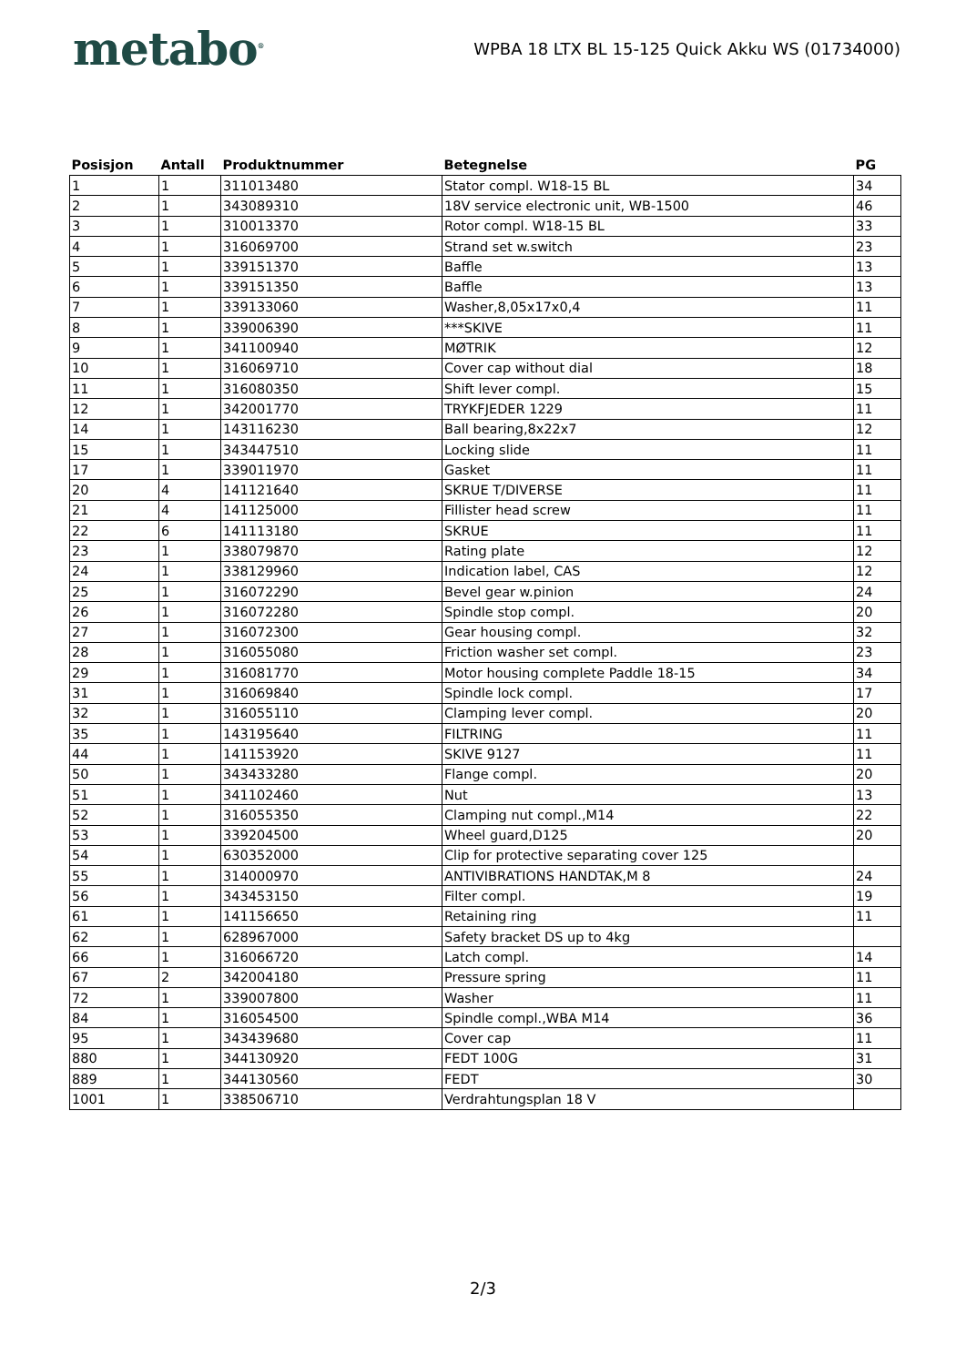metabo<sup>®</sup>
WPBA 18 LTX BL 15-125 Quick Akku WS (01734000)
| Posisjon | Antall | Produktnummer | Betegnelse | PG |
| --- | --- | --- | --- | --- |
| 1 | 1 | 311013480 | Stator compl. W18-15 BL | 34 |
| 2 | 1 | 343089310 | 18V service electronic unit, WB-1500 | 46 |
| 3 | 1 | 310013370 | Rotor compl. W18-15 BL | 33 |
| 4 | 1 | 316069700 | Strand set w.switch | 23 |
| 5 | 1 | 339151370 | Baffle | 13 |
| 6 | 1 | 339151350 | Baffle | 13 |
| 7 | 1 | 339133060 | Washer,8,05x17x0,4 | 11 |
| 8 | 1 | 339006390 | ***SKIVE | 11 |
| 9 | 1 | 341100940 | MØTRIK | 12 |
| 10 | 1 | 316069710 | Cover cap without dial | 18 |
| 11 | 1 | 316080350 | Shift lever compl. | 15 |
| 12 | 1 | 342001770 | TRYKFJEDER 1229 | 11 |
| 14 | 1 | 143116230 | Ball bearing,8x22x7 | 12 |
| 15 | 1 | 343447510 | Locking slide | 11 |
| 17 | 1 | 339011970 | Gasket | 11 |
| 20 | 4 | 141121640 | SKRUE T/DIVERSE | 11 |
| 21 | 4 | 141125000 | Fillister head screw | 11 |
| 22 | 6 | 141113180 | SKRUE | 11 |
| 23 | 1 | 338079870 | Rating plate | 12 |
| 24 | 1 | 338129960 | Indication label, CAS | 12 |
| 25 | 1 | 316072290 | Bevel gear w.pinion | 24 |
| 26 | 1 | 316072280 | Spindle stop compl. | 20 |
| 27 | 1 | 316072300 | Gear housing compl. | 32 |
| 28 | 1 | 316055080 | Friction washer set compl. | 23 |
| 29 | 1 | 316081770 | Motor housing complete Paddle 18-15 | 34 |
| 31 | 1 | 316069840 | Spindle lock compl. | 17 |
| 32 | 1 | 316055110 | Clamping lever compl. | 20 |
| 35 | 1 | 143195640 | FILTRING | 11 |
| 44 | 1 | 141153920 | SKIVE 9127 | 11 |
| 50 | 1 | 343433280 | Flange compl. | 20 |
| 51 | 1 | 341102460 | Nut | 13 |
| 52 | 1 | 316055350 | Clamping nut compl.,M14 | 22 |
| 53 | 1 | 339204500 | Wheel guard,D125 | 20 |
| 54 | 1 | 630352000 | Clip for protective separating cover 125 | |
| 55 | 1 | 314000970 | ANTIVIBRATIONS HANDTAK,M 8 | 24 |
| 56 | 1 | 343453150 | Filter compl. | 19 |
| 61 | 1 | 141156650 | Retaining ring | 11 |
| 62 | 1 | 628967000 | Safety bracket DS up to 4kg | |
| 66 | 1 | 316066720 | Latch compl. | 14 |
| 67 | 2 | 342004180 | Pressure spring | 11 |
| 72 | 1 | 339007800 | Washer | 11 |
| 84 | 1 | 316054500 | Spindle compl.,WBA M14 | 36 |
| 95 | 1 | 343439680 | Cover cap | 11 |
| 880 | 1 | 344130920 | FEDT 100G | 31 |
| 889 | 1 | 344130560 | FEDT | 30 |
| 1001 | 1 | 338506710 | Verdrahtungsplan 18 V | |
2/3